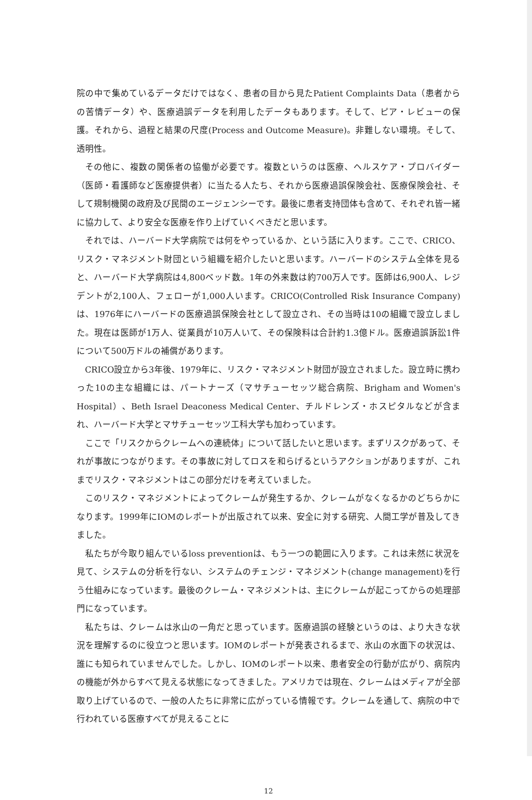院の中で集めているデータだけではなく、患者の目から見たPatient Complaints Data（患者からの苦情データ）や、医療過誤データを利用したデータもあります。そして、ピア・レビューの保護。それから、過程と結果の尺度(Process and Outcome Measure)。非難しない環境。そして、透明性。
その他に、複数の関係者の協働が必要です。複数というのは医療、ヘルスケア・プロバイダー（医師・看護師など医療提供者）に当たる人たち、それから医療過誤保険会社、医療保険会社、そして規制機関の政府及び民間のエージェンシーです。最後に患者支持団体も含めて、それぞれ皆一緒に協力して、より安全な医療を作り上げていくべきだと思います。
それでは、ハーバード大学病院では何をやっているか、という話に入ります。ここで、CRICO、リスク・マネジメント財団という組織を紹介したいと思います。ハーバードのシステム全体を見ると、ハーバード大学病院は4,800ベッド数。1年の外来数は約700万人です。医師は6,900人、レジデントが2,100人、フェローが1,000人います。CRICO(Controlled Risk Insurance Company)は、1976年にハーバードの医療過誤保険会社として設立され、その当時は10の組織で設立しました。現在は医師が1万人、従業員が10万人いて、その保険料は合計約1.3億ドル。医療過誤訴訟1件について500万ドルの補償があります。
CRICO設立から3年後、1979年に、リスク・マネジメント財団が設立されました。設立時に携わった10の主な組織には、パートナーズ（マサチューセッツ総合病院、Brigham and Women's Hospital）、Beth Israel Deaconess Medical Center、チルドレンズ・ホスピタルなどが含まれ、ハーバード大学とマサチューセッツ工科大学も加わっています。
ここで「リスクからクレームへの連続体」について話したいと思います。まずリスクがあって、それが事故につながります。その事故に対してロスを和らげるというアクションがありますが、これまでリスク・マネジメントはこの部分だけを考えていました。
このリスク・マネジメントによってクレームが発生するか、クレームがなくなるかのどちらかになります。1999年にIOMのレポートが出版されて以来、安全に対する研究、人間工学が普及してきました。
私たちが今取り組んでいるloss preventionは、もう一つの範囲に入ります。これは未然に状況を見て、システムの分析を行ない、システムのチェンジ・マネジメント(change management)を行う仕組みになっています。最後のクレーム・マネジメントは、主にクレームが起こってからの処理部門になっています。
私たちは、クレームは氷山の一角だと思っています。医療過誤の経験というのは、より大きな状況を理解するのに役立つと思います。IOMのレポートが発表されるまで、氷山の水面下の状況は、誰にも知られていませんでした。しかし、IOMのレポート以来、患者安全の行動が広がり、病院内の機能が外からすべて見える状態になってきました。アメリカでは現在、クレームはメディアが全部取り上げているので、一般の人たちに非常に広がっている情報です。クレームを通して、病院の中で行われている医療すべてが見えることに
12